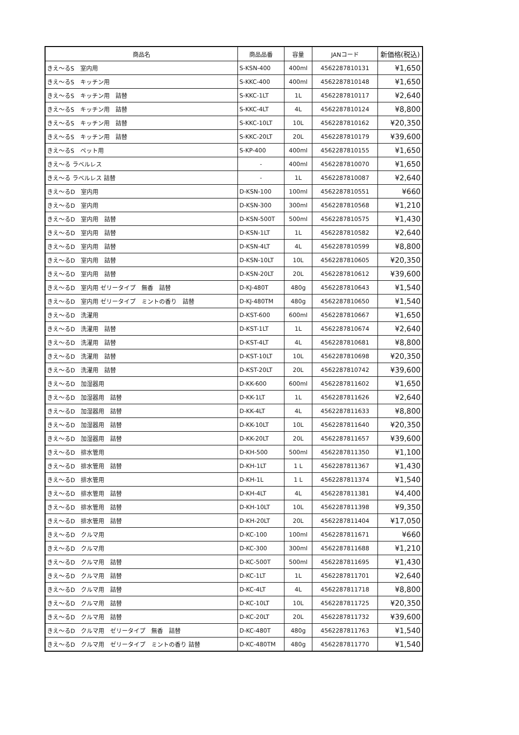| 商品名 | 商品品番 | 容量 | JANコード | 新価格(税込) |
| --- | --- | --- | --- | --- |
| きえ〜るS 室内用 | S-KSN-400 | 400ml | 4562287810131 | ¥1,650 |
| きえ〜るS キッチン用 | S-KKC-400 | 400ml | 4562287810148 | ¥1,650 |
| きえ〜るS キッチン用 詰替 | S-KKC-1LT | 1L | 4562287810117 | ¥2,640 |
| きえ〜るS キッチン用 詰替 | S-KKC-4LT | 4L | 4562287810124 | ¥8,800 |
| きえ〜るS キッチン用 詰替 | S-KKC-10LT | 10L | 4562287810162 | ¥20,350 |
| きえ〜るS キッチン用 詰替 | S-KKC-20LT | 20L | 4562287810179 | ¥39,600 |
| きえ〜るS ペット用 | S-KP-400 | 400ml | 4562287810155 | ¥1,650 |
| きえ〜る ラベルレス | - | 400ml | 4562287810070 | ¥1,650 |
| きえ〜る ラベルレス 詰替 | - | 1L | 4562287810087 | ¥2,640 |
| きえ〜るD 室内用 | D-KSN-100 | 100ml | 4562287810551 | ¥660 |
| きえ〜るD 室内用 | D-KSN-300 | 300ml | 4562287810568 | ¥1,210 |
| きえ〜るD 室内用 詰替 | D-KSN-500T | 500ml | 4562287810575 | ¥1,430 |
| きえ〜るD 室内用 詰替 | D-KSN-1LT | 1L | 4562287810582 | ¥2,640 |
| きえ〜るD 室内用 詰替 | D-KSN-4LT | 4L | 4562287810599 | ¥8,800 |
| きえ〜るD 室内用 詰替 | D-KSN-10LT | 10L | 4562287810605 | ¥20,350 |
| きえ〜るD 室内用 詰替 | D-KSN-20LT | 20L | 4562287810612 | ¥39,600 |
| きえ〜るD 室内用 ゼリータイプ 無香 詰替 | D-KJ-480T | 480g | 4562287810643 | ¥1,540 |
| きえ〜るD 室内用 ゼリータイプ ミントの香り 詰替 | D-KJ-480TM | 480g | 4562287810650 | ¥1,540 |
| きえ〜るD 洗濯用 | D-KST-600 | 600ml | 4562287810667 | ¥1,650 |
| きえ〜るD 洗濯用 詰替 | D-KST-1LT | 1L | 4562287810674 | ¥2,640 |
| きえ〜るD 洗濯用 詰替 | D-KST-4LT | 4L | 4562287810681 | ¥8,800 |
| きえ〜るD 洗濯用 詰替 | D-KST-10LT | 10L | 4562287810698 | ¥20,350 |
| きえ〜るD 洗濯用 詰替 | D-KST-20LT | 20L | 4562287810742 | ¥39,600 |
| きえ〜るD 加湿器用 | D-KK-600 | 600ml | 4562287811602 | ¥1,650 |
| きえ〜るD 加湿器用 詰替 | D-KK-1LT | 1L | 4562287811626 | ¥2,640 |
| きえ〜るD 加湿器用 詰替 | D-KK-4LT | 4L | 4562287811633 | ¥8,800 |
| きえ〜るD 加湿器用 詰替 | D-KK-10LT | 10L | 4562287811640 | ¥20,350 |
| きえ〜るD 加湿器用 詰替 | D-KK-20LT | 20L | 4562287811657 | ¥39,600 |
| きえ〜るD 排水管用 | D-KH-500 | 500ml | 4562287811350 | ¥1,100 |
| きえ〜るD 排水管用 詰替 | D-KH-1LT | 1 L | 4562287811367 | ¥1,430 |
| きえ〜るD 排水管用 | D-KH-1L | 1 L | 4562287811374 | ¥1,540 |
| きえ〜るD 排水管用 詰替 | D-KH-4LT | 4L | 4562287811381 | ¥4,400 |
| きえ〜るD 排水管用 詰替 | D-KH-10LT | 10L | 4562287811398 | ¥9,350 |
| きえ〜るD 排水管用 詰替 | D-KH-20LT | 20L | 4562287811404 | ¥17,050 |
| きえ〜るD クルマ用 | D-KC-100 | 100ml | 4562287811671 | ¥660 |
| きえ〜るD クルマ用 | D-KC-300 | 300ml | 4562287811688 | ¥1,210 |
| きえ〜るD クルマ用 詰替 | D-KC-500T | 500ml | 4562287811695 | ¥1,430 |
| きえ〜るD クルマ用 詰替 | D-KC-1LT | 1L | 4562287811701 | ¥2,640 |
| きえ〜るD クルマ用 詰替 | D-KC-4LT | 4L | 4562287811718 | ¥8,800 |
| きえ〜るD クルマ用 詰替 | D-KC-10LT | 10L | 4562287811725 | ¥20,350 |
| きえ〜るD クルマ用 詰替 | D-KC-20LT | 20L | 4562287811732 | ¥39,600 |
| きえ〜るD クルマ用 ゼリータイプ 無香 詰替 | D-KC-480T | 480g | 4562287811763 | ¥1,540 |
| きえ〜るD クルマ用 ゼリータイプ ミントの香り 詰替 | D-KC-480TM | 480g | 4562287811770 | ¥1,540 |